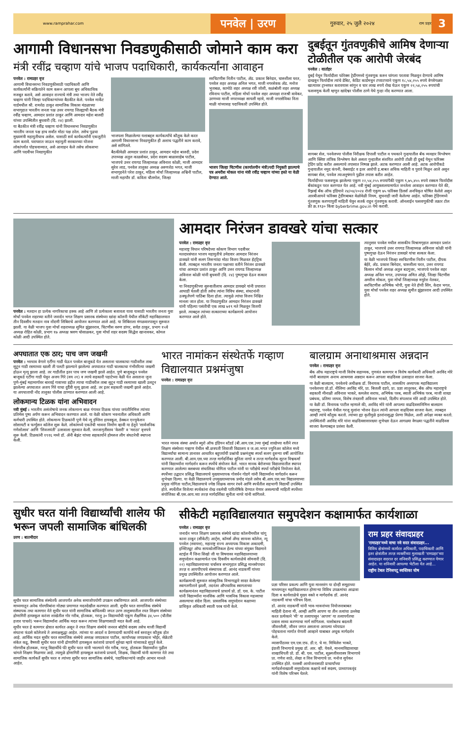www.ramprahar.com
पनवेल | उरण
गुरुवार, २५ जुलै २०२४
राम प्रहर
3
आगामी विधानसभा निवडणुकीसाठी जोमाने काम करा
मंत्री रवींद्र चव्हाण यांचे भाजप पदाधिकारी, कार्यकर्त्यांना आवाहन
पनवेल : रामप्रहर वृत्त
आगामी विधानसभा निवडणुकीसाठी पदाधिकारी आणि कार्यकर्त्यांनी सक्रियतेने काम करून आपला बूथ अधिकाधिक मजबूत करावे, असे आवाहन राज्याचे मंत्री तथा भाजप नेते रवींद्र चव्हाण यांनी जिल्हा पदधिकाऱ्यांच्या बैठकीत केले. पनवेल मार्केट यार्डमधील श्री. रामशेठ ठाकूर सामाजिक विकास मंडळाच्या सभागृहात भारतीय जनता पक्ष उत्तर रायगड जिल्ह्याची बैठक मंत्री रवींद्र चव्हाण, आमदार प्रशांत ठाकूर आणि आमदार महेश बालदी यांच्या उपस्थितीत बुधवारी (दि. २४) झाली.
या बैठकीत मंत्री रवींद्र चव्हाण यांनी विधानसभा निवडणुकीत भारतीय जनता पक्ष हाच सर्वांत मोठा पक्ष ठरेल. तसेच पुढचा मुख्यमंत्री महायुतीचाच असेल. यासाठी सर्व कार्यकर्त्यांनी एकजुटीने काम करावे. घराघरात जाऊन महायुती सरकारच्या योजना लोकांपर्यंत पोहचवाव्यात, असे आवाहन केले तसेच लोकसभा आणि पदवीधर निवडणुकीत
भाजपला मिळालेल्या यशाबद्दल कार्यकर्त्यांचे कौतुक केले करत आगामी विधानसभा निवडणुकीत ही अशाच पद्धतीने काम करावे, असे सांगितले.
बैठकीवेळी आमदार प्रशांत ठाकूर, आमदार महेश बालदी, प्रदेश उपाध्यक्ष अतुल काळसेकर, प्रदेश सदस्य बाळासाहेब पाटील, भाजपचे उत्तर रायगड जिल्हाध्यक्ष अविनाश कोळी, माजी आमदार सुरेश लाड, पनवेल तालुका अध्यक्ष अरुणशेठ भगत, माजी सभागृहनेते परेश ठाकूर, महिला मोर्चा जिल्हाध्यक्ष अश्विनी पाटील, माजी महापौर डॉ. कविता चौतमोल, जिल्हा
सरचिटणीस नितीन पाटील, अ‍ॅड. प्रकाश बिनेदार, चारुशीला घरत, पनवेल शहर अध्यक्ष अनिल भगत, माजी नगरसेवक अ‍ॅड. मनोज भुजबळ, कामोठे शहर अध्यक्ष रवी जोशी, कळंबोली शहर अध्यक्ष रविनाथ पाटील, महिला मोर्चा पनवेल शहर अध्यक्षा राजश्री वावेकर, उरणच्या माजी नगराध्यक्षा सायली म्हात्रे, माजी नगरसेविका निता माळी यांच्यासह पदाधिकारी उपस्थित होते.
भाजप जिल्हा चिटणीस (कार्यालयीन मंत्री)पदी नियुक्ती झाल्याचे पत्र अमरीश मोकल यांना मंत्री रवींद्र चव्हाण यांच्या हस्ते या वेळी देण्यात आले.
दुबईतून गुंतवणुकीचे आमिष देणाऱ्या टोळीतील एक आरोपी जेरबंद
पनवेल : वार्ताहर
दुबई येथुन फिर्यादीला फोरेक्स ट्रेडींगमध्ये गुंतवणुक करुन चांगला परतावा मिळवुन देण्याचे आमिष दाखवुन फिर्यादीस त्यांचे डेबिट, केडिट कार्डमधुन टप्याटप्याने एकुण १८,५४,२५५ रुपये वेगवेगळ्या खात्यावर ट्रान्सफर करावयास सांगुन व चार लाख रुपये रोख घेऊन एकुण २२,५४,२५५ रुपयांची फसवणुक केली म्हणुन खांदेश्वर पोलीस ठाणे येथे गुन्हा नोंद करण्यात आला.
सायबर सेल, पनवेलच्या पोलीस निरीक्षक दिपाली पाटील व पथकाने गुन्हयातील बँक व्यवहार विश्लेषण आणि क्लिष्ट तांत्रिक विश्लेषण केले असता गुन्हातील संशयित आरोपी टोळी ही दुबई येथुन फॉरेक्स ट्रेडिंग फ्रॉड करीत असल्याचे तपासात निष्पन्न झाले. अटक करण्यात आली आहे. अटक आरोपीकडे गुन्हयातील नमुद कंपनी, वेबसाईट व इतर आरोपी इ.बाबत अधिक माहिती व पुरावे मिळुन आले असुन सायबर सेल, पनवेल त्याअनुषंगाने पुढील तपास करीत आहेत.
फिर्यादीच्या फसवणुक झालेल्या एकुण २२,५४,२५५ रुपयांपैकी एकुण ९,७५,४५५ रुपये रक्कम फिर्यादीस बँकांकडुन परत करण्यात येत आहे. नवी मुंबई आयुक्तालयामार्फत जनतेला आवाहन करण्यात येते की, रिझर्व्ह बँक ऑफ इंडियाने २४/०४/२०२४ रोजी एकुण ७५ फॉरेक्स डिलर्स अनधिकृत घोषित केलेले असुन आरबीआयने फॉरेक्स ट्रेडींगबाबत वेळोवेळी नियम, सुचनाही जारी केलेल्या आहेत. फॉरेक्स ट्रेडिंगमध्ये गुंतवणुक करण्यापुर्वी माहिती घेवुन सतर्क राहुन गुंतवणुक करावी. ऑनलाईन फसवणुकीची तक्रार टोल फ्री क्र.१९३० किंवा byberbrime.gov.in येथे करावी.
पनवेल : मतदान हा प्रत्येक नागरिकाचा हक्क आहे आणि तो प्रत्येकाला बजावता यावा यासाठी भारतीय जनता युवा मोर्चा पनवेल शहरच्या वतीने जनार्दन भगत शिक्षण प्रसारक संस्थेच्या खांदा कॉलनी येथील सीकेटी महाविद्यालयात तीन दिवसीय मतदान नाव नोंदणी शिबिराचे आयोजन करण्यात आले आहे. या शिबिराला मंगळवारपासून सुरुवात झाली. या वेळी भाजप युवा मोर्चा शहराध्यक्ष सुमित झुंझारराव, चिटणीस वरुण डांगर, सर्वज्ञ ठाकूर, प्रभाग १५चे अध्यक्ष रोहित कोळी, प्रभाग १७ अध्यक्ष श्रवण घोसाळकर, युवा मोर्चा शहर सदस्य सिद्धेश खानावकर, कोमल कोळी आदी उपस्थित होते.
आमदार निरंजन डावखरे यांचा सत्कार
पनवेल : रामप्रहर वृत्त
महाराष्ट्र विधान परिषदेच्या कोकण विभाग पदवीधर मतदारसंघात भाजप महायुतीचे उमेदवार आमदार निरंजन डावखरे यांनी सलग तिसऱ्यांदा मोठा विजय मिळवत हॅट्ट्रिक केली. त्याबद्दल भारतीय जनता पक्षाच्या वतीने निरंजन डावखरे यांचा आमदार प्रशांत ठाकूर आणि उत्तर रायगड जिल्हाध्यक्ष अविनाश कोळी यांनी बुधवारी (दि. २४) पुष्पगुच्छ देऊन सत्कार केला.
या निवडणुकीच्या सुरुवातीलाच आमदार डावखरे यांनी प्रचारात आघाडी घेतली होती तसेच त्यांना विविध संस्था, संघटनांनी उत्स्फूर्तपणे पाठिंबा दिला होता. त्यामुळे त्यांचा विजय निश्चित मानला जात होता. या निवडणुकीत आमदार निरंजन डावखरे यांनी पहिल्या पसंतीची एक लाख ७१९ मते मिळवून विजयी झाले. त्याबद्दल त्यांच्या सत्काराच्या कार्यक्रमाचे आयोजन करण्यात आले होते.
त्यानुसार पनवेल मधील शासकीय विश्रामगृहात आमदार प्रशांत ठाकूर, भाजपचे उत्तर रायगड जिल्हाध्यक्ष अविनाश कोळी यांनी पुष्पगुच्छ देऊन निरंजन डावखरे यांचा सत्कार केला.
या वेळी भाजपचे जिल्हा सरचिटणीस नितीन पाटील, दीपक बेहेरे, अ‍ॅड. प्रकाश बिनेदार, चारुशीला घरत, उत्तर रायगड किसान मोर्चा अध्यक्ष अतुल बडगुजर, भाजपचे पनवेल शहर अध्यक्ष अनिल भगत, उपाध्यक्ष अमित ओझे, जिल्हा चिटणीस अमरीश मोकल, युवा मोर्चा जिल्हाध्यक्ष मयुरेश नेतकर, सरचिटणीस अभिषेक भोपी, युवा नेते हॅप्पी सिंग, केदार भगत, युवा मोर्चा पनवेल शहर अध्यक्ष सुमीत झुंझारराव आदी उपस्थित होते.
अपघातात एक ठार; पाच जण जखमी
पनवेल : भरधाव वेगाने एर्टीगा गाडी घेऊन पनवेल बाजूकडे येत असताना चालकाचा गाडीवरील ताबा सुटून गाडी रस्त्याच्या खाली ती पलटी झाल्याने झालेल्या अपघातात गाडी चालकाचा गंभीररित्या जखमी होऊन मृत्यू झाला आहे. तर गाडीतील इतर पाच जण जखमी झाले आहेत. पुणे बाजूकडून पनवेल बाजूकडे एर्टीगा गाडी घेवून अजय गिरे (वय २१) व त्याचे सहकारी पहाटेच्या वेळी येत असताना जुना पुणे-मुंबई महामार्गावर बारवई गावाच्या हद्दीत त्याचा गाडीवरील ताबा सुटून गाडी रस्त्याच्या खाली उलटून झालेल्या अपघातात अजय गिरे याचा दुर्दैवी मृत्यू झाला आहे. तर इतर सहकारी जखमी झाले आहेत. या अपघाताची नोंद तालुका पोलीस ठाण्यात करण्यात आली आहे.
लोकमान्य टिळक यांना अभिवादन
नवी मुंबई : भारतीय असंतोषाचे जनक लोकमान्य बाळ गंगाधर टिळक यांच्या जयंतीनिमित्त त्यांच्या प्रतिमेस पुष्प अर्पण करून अभिवादन करण्यात आले. या वेळी कोकण भवनातील अधिकारी आणि कर्मचारी उपस्थित होते. लोकमान्य टिळकांनी पुणे येथे न्यू इंग्लिश हायस्कूल, डेक्कन एज्युकेशन सोसायटी व फर्ग्युसन कॉलेज सुरू केले. लोकांमध्ये एकतेची भावना निर्माण व्हावी या हेतूने 'सार्वजनिक गणेशोत्सव' आणि 'शिवजयंती' उत्सवाला सुरुवात केली. जनजागृतीस्तव 'केसरी' व 'मराठा' वृत्तपत्रे सुरू केली. टिळकांनी १९१६ मध्ये डॉ. ॲनी बेझंट यांच्या सहकार्याने होमरुल लीग संघटनेची स्थापना केली.
भारत नामांकन संस्थेतर्फे गव्हाण विद्यालयात प्रश्नमंजुषा
पनवेल : रामप्रहर वृत्त
भारत मानक संस्था अर्थात ब्युरो ऑफ इंडियन स्टँडर्ड (बी.आय.एस.)च्या मुंबई शाखेच्या वतीने रयत शिक्षण संस्थेच्या गव्हाण येथील श्री.छत्रपती शिवाजी विद्यालय व ज.आ.भगत ज्युनिअर कॉलेज मध्ये विद्यार्थ्यांचा सामान्य ज्ञानावर आधारित बहुपर्यायी प्रश्नांची प्रश्नमंजुषा स्पर्धा सलग दुसऱ्या वर्षी आयोजित करण्यात आली. बी.आय.एस.च्या तज्ज्ञ मार्गदर्शिका सुनिता नागरे व तज्ज्ञ मार्गदर्शक सूरज विश्वकर्मा यांनी विद्यार्थ्यांना मार्गदर्शन करून स्पर्धेचे संयोजन केले. भारत मानक बेरोजच्या विद्यालयातील स्थापन करण्यात आलेल्या क्लबच्या संचालिका योगिता पाटील यांनी या परीक्षेचे स्पर्धा परीक्षेचे नियोजन केले. स्पर्धेच्या उद्घाटन प्रसिद्ध विद्यालयाचे मुख्याध्यापक गोवर्धन गोडगे यांनी विद्यार्थ्यांना मार्गदर्शन करून शुभेच्छा दिल्या. या वेळी विद्यालयाचे उपमुख्याध्यापक प्रमोद मंडले तसेच बी.आय.एस.च्या विद्यालयाच्या प्रमुख योगिता पाटील,विद्यालयाचे ज्येष्ठ शिक्षक सागर रंधवे आणि स्पर्धेतील सहभागी विद्यार्थी उपस्थित होते. स्पर्धेतील विजेत्या स्पर्धकांना रोख रकमेची पारितोषिके देण्यात येणार असल्याची माहिती स्पर्धेच्या संयोजिका बी.एस.आय.च्या तज्ज्ञ मार्गदर्शिका सुनीता नागरे यांनी सांगितले.
बालग्राम अनाथाश्रमास अन्नदान
पनवेल : रामप्रहर वृत्त
बँक ऑफ महाराष्ट्रचे माजी विशेष सहाय्यक, गुणवंत कामगार व विशेष कार्यकारी अधिकारी अरविंद मोरे यांनी बालग्राम अनाथ आश्रमास अन्नदान करून आपला वाढदिवस उत्साहात साजरा केला.
या वेळी बालग्राम, पनवेलचे अधीक्षक डॉ. विनायक पाटील, शासकीय अध्यापक महाविद्यालय पनवेलच्या प्रो.डॉ. नीलिमा अरविंद मोरे, प्रा. बिजली दडपे, प्रा. प्रज्ञा लातूरकर, बँक ऑफ महाराष्ट्रचे सहकारी मीनाक्षी अविनाश भाकरे, कमलेश सराफ, अभिषेक परब, स्वाती अभिषेक परब, माजी शाखा प्रबंधक, प्रतिमा जाधव, विशेष तंत्रज्ञानी अविनाश भाकरे, दिलीप संपतराव मोरे आदी उपस्थित होते.
या वेळी डॉ. विनायक पाटील म्हणाले की, अरविंद मोरे यांनी आपल्या वाढदिवसानिमित्त बालग्राम महाराष्ट्र, पनवेल येथील गरजू मुलांना भोजन देऊन त्यांनी आपला वाढदिवस साजरा केला. त्याबद्दल आम्ही त्यांचे कौतुक करतो. त्यांच्या ह्या कृतीमुळे इतरांनासुद्धा प्रेरणा मिळेल, अशी अपेक्षा व्यक्त करतो.
उपस्थितांनी अरविंद मोरे यांना वाढदिवसासारख्या शुभेच्छा देऊन आगळ्या वेगळ्या पद्धतीने वाढदिवस साजरा केल्याबद्दल प्रशंसा केली.
सुधीर घरत यांनी विद्यार्थ्यांची शालेय फी भरून जपली सामाजिक बांधिलकी
उरण : बातमीदार
सुधीर घरत सामाजिक संस्थेतर्फे आजपर्यंत अनेक समाजोपयोगी उपक्रम राबविण्यात आले. आजपर्यंत संस्थेच्या माध्यमातून अनेक गोरगरिबांना मोठ्या प्रमाणात मदतदेखील करण्यात आली. सुधीर घरत सामाजिक संस्थेचे संस्थापक तथा कामगार नेते सुधीर घरत यांनी सामाजिक बांधिलकी जपत उरण तालुक्यातील रयत शिक्षण संस्थेच्या द्रोणागिरी हायस्कूल करंजा शाखेतील गोर गरीब, होतकरू, गरजू ३० विद्यार्थ्यांची एकूण शैक्षणिक ३४,५०० (चौतीस हजार पाचशे) भरून विद्यार्थ्यांना आर्थिक मदत करून त्यांच्या शिक्षणासाठी मदत केली आहे.
सुधीर घरत हे कामगार क्षेत्रात कार्यरत असून ते रयत शिक्षण संस्थेचे जनरल बॉडीचे सदस्य तसेच माजी विद्यार्थी संघटना फंडसे कॉलेजचे ते अध्यक्षसुद्धा आहेत. त्यांच्या या आदर्श व प्रेरणादायी कार्याचे सर्व स्तरातून कौतुक होत आहे. आर्थिक मदत सुधीर घरत सामाजिक संस्थेचे अध्यक्ष जयप्रकाश पाटील, कार्याध्यक्ष जयप्रकाश भोईर, सेक्रेटरी संकेत कडू, वैष्णवी सुधीर घरत यांनी द्रोणागिरी हायस्कूल करंजाचे प्राचार्य सुरेखा म्हात्रे यांच्याकडे सुपूर्त केले. गोरगरीब होतकरू, गरजू विद्यार्थीचे फी सुधीर घरत यांनी भरल्याने गोर गरीब, गरजू, होतकरू विद्यार्थ्यांना पुढील चांगले शिक्षण मिळणार आहे. त्यामुळे द्रोणागिरी हायस्कूल करंजाचे प्राचार्य, शिक्षक, विद्यार्थी यांनी कामगार नेते तथा सामाजिक कार्यकर्ते सुधीर घरत व त्यांच्या सुधीर घरत सामाजिक संस्थेचे, पदाधिकाऱ्यांचे जाहीर आभार मानले आहेत.
सीकेटी महाविद्यालयात समुपदेशन कक्षामार्फत कार्यशाळा
पनवेल : रामप्रहर वृत्त
जनार्दन भगत शिक्षण प्रसारक संस्थेचे खांदा कॉलनीमधील चांगू काना ठाकूर (सीकेटी) आर्ट्स, कॉमर्स अँण्ड सायन्स कॉलेज, न्यू पनवेल (स्वायत्त), महाराष्ट्र राज्य अध्यापक विकास अकादमी, इन्स्टिट्यूट ऑफ सायकोलॉजिकल हेल्थ यांच्या संयुक्त विद्यमाने स्टाईल मैं जिना सिखो जी या विषयावर महाविद्यालयाच्या समुपदेशन कक्षामार्फत एक दिवसीय कार्यशाळेचे सोमवारी (दि. २२) महाविद्यालयाच्या चर्चासत्र सभागृहात प्रसिद्ध मानसोपचार तज्ज्ञ व आयपीएचचे संस्थापक डॉ. आनंद नाडकर्णी यांच्या प्रमुख उपस्थितीत आयोजन करण्यात आले.
कार्यक्रमाची सुरुवात सांस्कृतिक विभागाद्वारे सादर केलेल्या स्वागतगीताने झाली, तदनंतर औपचारिक स्वागताच्या कार्यक्रमानंतर महाविद्यालयाचे प्राचार्य प्रो. डॉ. एस. के. पाटील यांनी विद्यार्थ्यांना मानसिक आणि भावनिक विकास महत्त्वाचा असल्याचा संदेश दिला. प्रास्ताविक समुपदेशन कक्षाच्या प्राधिकृत अधिकारी स्वाती परब यांनी केले.
प्रज्ञा परिसर प्रकल्प आणि युवा मानसरंग या दोन्ही समूहाच्या माध्यमातून महाविद्यालयात होणाऱ्या विविध उपक्रमांचा आढावा दिला व कार्यशाळेचे मुख्य वक्ते व मार्गदर्शक डॉ. आनंद नाडकर्णी यांचा परिचय दिला.
डॉ. आनंद नाडकर्णी यांनी भाव-भावनांच्या नियोजनाबाबत माहिती देताना मी, आम्ही आणि आपण या तीन तत्वांचा उल्लेख करत प्रत्येकाने 'मी' या तत्वापासून 'आपण' या तत्वापर्यंतचा प्रवास साध्य करण्याचा मार्ग सांगितला. यासोबतच बदलती जीवनशैली, जीवन जगत असताना आपल्या ध्येयाप्रत पोहचताना मार्गात येणारी आव्हाने याबाबत अचूक मार्गदर्शन केले.
व्यासपीठावर एम.एस.एफ. डी.ए. चे मा. मिथिलेश भाकरे, इंग्रजी विभागाचे प्रमुख डॉ. आर. व्ही. येवले, मानव्यविद्याशाखा शाखाधिपती प्रो. डॉ. बी. एस. पाटील, सूक्ष्मजीवशास्त्र विभागाचे प्रा. गणेश साठे, लेखा व वित्त विभागाचे प्रा. मनोज सुपेकर उपस्थित होते. यशस्वी आयोजनासाठी प्राचार्यांच्या मार्गदर्शनाखाली समुपदेशक कक्षाचे सर्व सदस्य, प्राध्यापकवृंद यांनी विशेष परिश्रम घेतले.
राम प्रहर संवादप्रहर
'रामप्रहर'मध्ये वाचा नवे सदर संवादप्रहर...
विविध क्षेत्रांमध्ये कार्यरत अधिकारी, पदाधिकारी आणि इतर क्षेत्रांतील तज्ज्ञ व्यक्तींच्या मुलाखती 'रामप्रहर'च्या संवादप्रहर सदरात दर शनिवारी प्रसिद्ध करण्यात येणार आहेत. या शनिवारी आपल्या भेटीला येत आहे...
राष्ट्रीय टेबल टेनिसपटू स्वस्तिका घोष